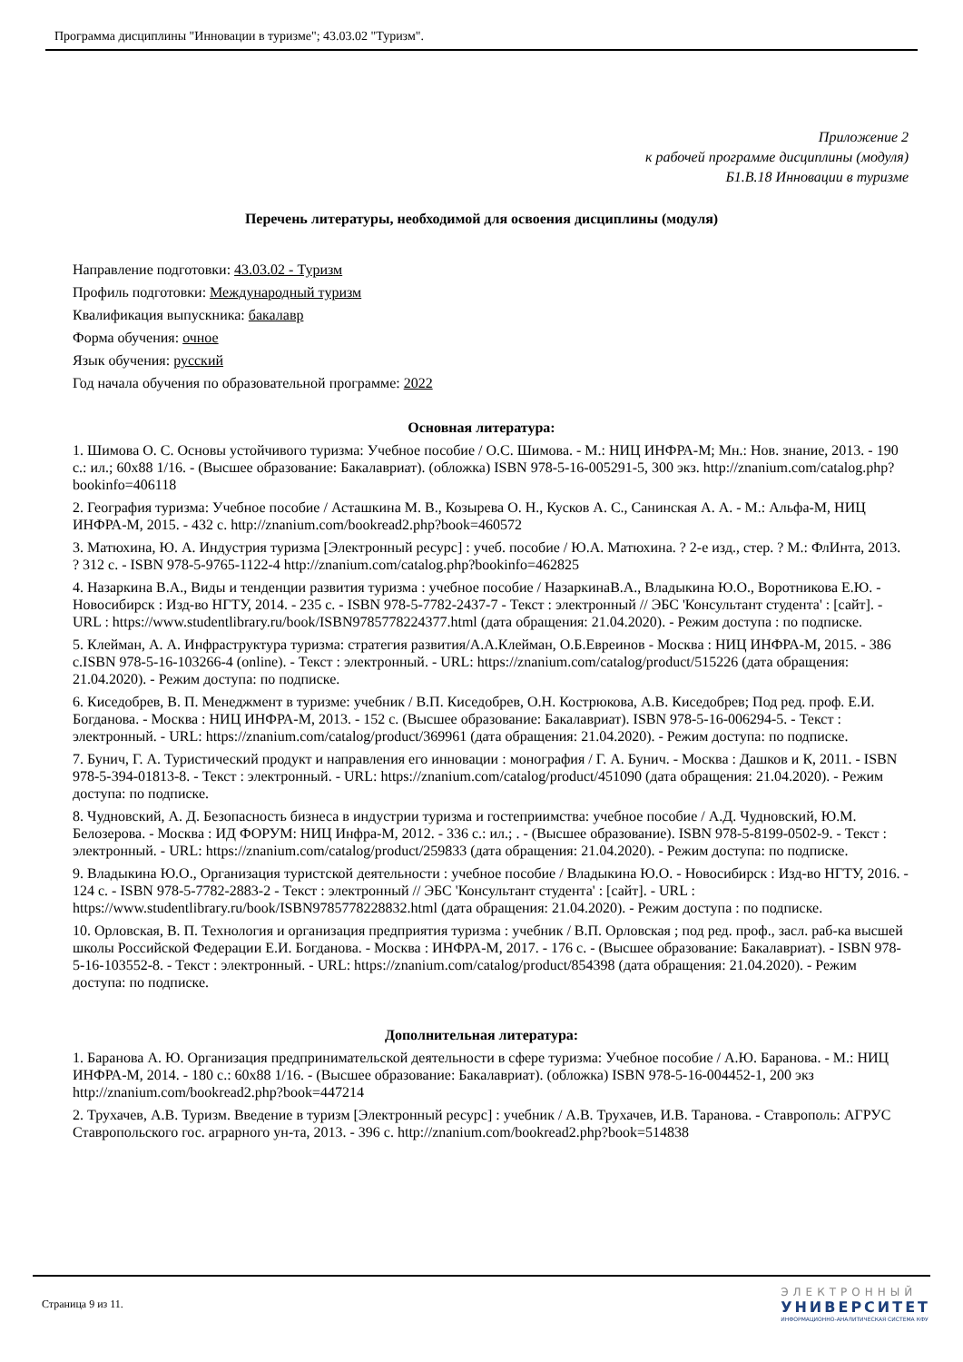Программа дисциплины "Инновации в туризме"; 43.03.02 "Туризм".
Приложение 2
к рабочей программе дисциплины (модуля)
Б1.В.18 Инновации в туризме
Перечень литературы, необходимой для освоения дисциплины (модуля)
Направление подготовки: 43.03.02 - Туризм
Профиль подготовки: Международный туризм
Квалификация выпускника: бакалавр
Форма обучения: очное
Язык обучения: русский
Год начала обучения по образовательной программе: 2022
Основная литература:
1. Шимова О. С. Основы устойчивого туризма: Учебное пособие / О.С. Шимова. - М.: НИЦ ИНФРА-М; Мн.: Нов. знание, 2013. - 190 с.: ил.; 60x88 1/16. - (Высшее образование: Бакалавриат). (обложка) ISBN 978-5-16-005291-5, 300 экз. http://znanium.com/catalog.php?bookinfo=406118
2. География туризма: Учебное пособие / Асташкина М. В., Козырева О. Н., Кусков А. С., Санинская А. А. - М.: Альфа-М, НИЦ ИНФРА-М, 2015. - 432 с. http://znanium.com/bookread2.php?book=460572
3. Матюхина, Ю. А. Индустрия туризма [Электронный ресурс] : учеб. пособие / Ю.А. Матюхина. ? 2-е изд., стер. ? М.: ФлИнта, 2013. ? 312 с. - ISBN 978-5-9765-1122-4 http://znanium.com/catalog.php?bookinfo=462825
4. Назаркина В.А., Виды и тенденции развития туризма : учебное пособие / НазаркинаВ.А., Владыкина Ю.О., Воротникова Е.Ю. - Новосибирск : Изд-во НГТУ, 2014. - 235 с. - ISBN 978-5-7782-2437-7 - Текст : электронный // ЭБС 'Консультант студента' : [сайт]. - URL : https://www.studentlibrary.ru/book/ISBN9785778224377.html (дата обращения: 21.04.2020). - Режим доступа : по подписке.
5. Клейман, А. А. Инфраструктура туризма: стратегия развития/А.А.Клейман, О.Б.Евреинов - Москва : НИЦ ИНФРА-М, 2015. - 386 с.ISBN 978-5-16-103266-4 (online). - Текст : электронный. - URL: https://znanium.com/catalog/product/515226 (дата обращения: 21.04.2020). - Режим доступа: по подписке.
6. Киседобрев, В. П. Менеджмент в туризме: учебник / В.П. Киседобрев, О.Н. Кострюкова, А.В. Киседобрев; Под ред. проф. Е.И. Богданова. - Москва : НИЦ ИНФРА-М, 2013. - 152 с. (Высшее образование: Бакалавриат). ISBN 978-5-16-006294-5. - Текст : электронный. - URL: https://znanium.com/catalog/product/369961 (дата обращения: 21.04.2020). - Режим доступа: по подписке.
7. Бунич, Г. А. Туристический продукт и направления его инновации : монография / Г. А. Бунич. - Москва : Дашков и К, 2011. - ISBN 978-5-394-01813-8. - Текст : электронный. - URL: https://znanium.com/catalog/product/451090 (дата обращения: 21.04.2020). - Режим доступа: по подписке.
8. Чудновский, А. Д. Безопасность бизнеса в индустрии туризма и гостеприимства: учебное пособие / А.Д. Чудновский, Ю.М. Белозерова. - Москва : ИД ФОРУМ: НИЦ Инфра-М, 2012. - 336 с.: ил.; . - (Высшее образование). ISBN 978-5-8199-0502-9. - Текст : электронный. - URL: https://znanium.com/catalog/product/259833 (дата обращения: 21.04.2020). - Режим доступа: по подписке.
9. Владыкина Ю.О., Организация туристской деятельности : учебное пособие / Владыкина Ю.О. - Новосибирск : Изд-во НГТУ, 2016. - 124 с. - ISBN 978-5-7782-2883-2 - Текст : электронный // ЭБС 'Консультант студента' : [сайт]. - URL : https://www.studentlibrary.ru/book/ISBN9785778228832.html (дата обращения: 21.04.2020). - Режим доступа : по подписке.
10. Орловская, В. П. Технология и организация предприятия туризма : учебник / В.П. Орловская ; под ред. проф., засл. раб-ка высшей школы Российской Федерации Е.И. Богданова. - Москва : ИНФРА-М, 2017. - 176 с. - (Высшее образование: Бакалавриат). - ISBN 978-5-16-103552-8. - Текст : электронный. - URL: https://znanium.com/catalog/product/854398 (дата обращения: 21.04.2020). - Режим доступа: по подписке.
Дополнительная литература:
1. Баранова А. Ю. Организация предпринимательской деятельности в сфере туризма: Учебное пособие / А.Ю. Баранова. - М.: НИЦ ИНФРА-М, 2014. - 180 с.: 60x88 1/16. - (Высшее образование: Бакалавриат). (обложка) ISBN 978-5-16-004452-1, 200 экз http://znanium.com/bookread2.php?book=447214
2. Трухачев, А.В. Туризм. Введение в туризм [Электронный ресурс] : учебник / А.В. Трухачев, И.В. Таранова. - Ставрополь: АГРУС Ставропольского гос. аграрного ун-та, 2013. - 396 с. http://znanium.com/bookread2.php?book=514838
Страница 9 из 11.
ЭЛЕКТРОННЫЙ
УНИВЕРСИТЕТ
ИНФОРМАЦИОННО-АНАЛИТИЧЕСКАЯ СИСТЕМА КФУ